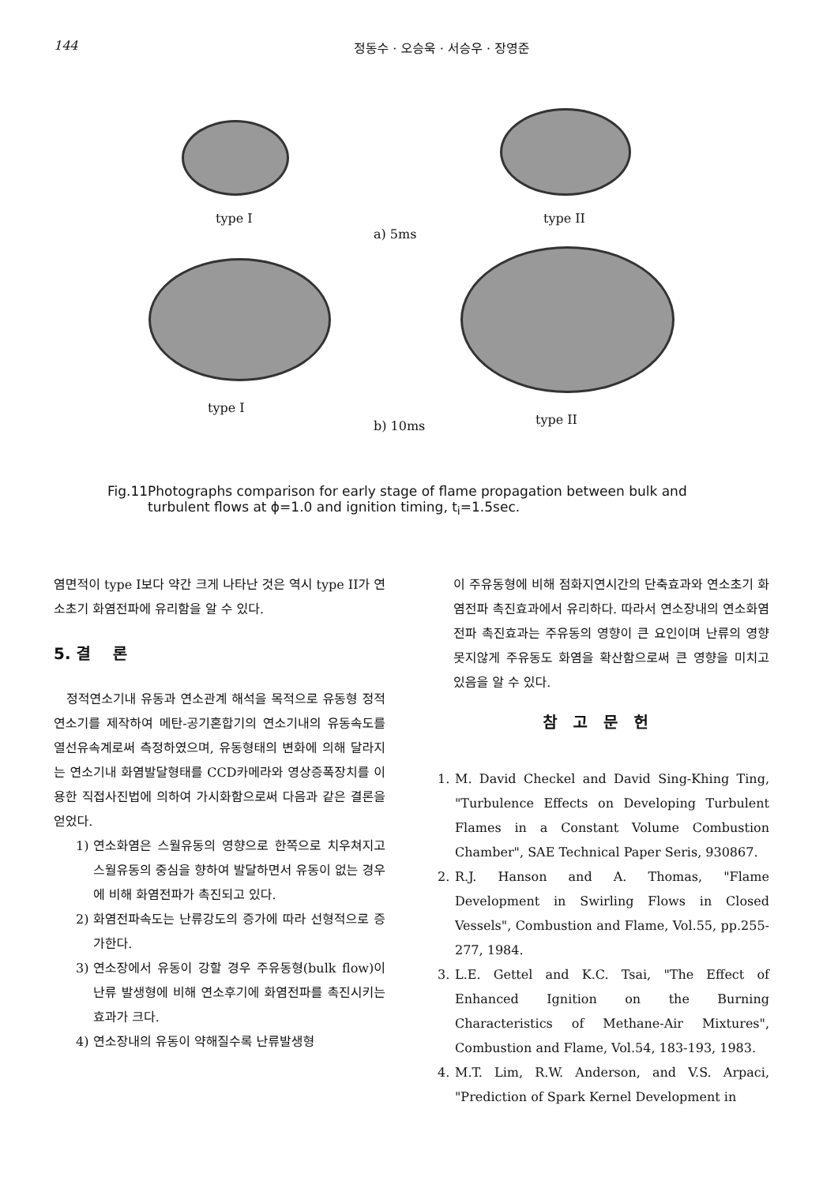144 정동수 · 오승욱 · 서승우 · 장영준
type I type II
a) 5ms
type I
type II
b) 10ms
Fig.11 Photographs comparison for early stage of flame propagation between bulk and turbulent flows at ϕ=1.0 and ignition timing, t<sub>i</sub>=1.5sec.
염면적이 type I보다 약간 크게 나타난 것은 역시 type II가 연소초기 화염전파에 유리함을 알 수 있다.
5. 결 론
정적연소기내 유동과 연소관계 해석을 목적으로 유동형 정적연소기를 제작하여 메탄-공기혼합기의 연소기내의 유동속도를 열선유속계로써 측정하였으며, 유동형태의 변화에 의해 달라지는 연소기내 화염발달형태를 CCD카메라와 영상증폭장치를 이용한 직접사진법에 의하여 가시화함으로써 다음과 같은 결론을 얻었다.
1) 연소화염은 스월유동의 영향으로 한쪽으로 치우쳐지고 스월유동의 중심을 향하여 발달하면서 유동이 없는 경우에 비해 화염전파가 촉진되고 있다.
2) 화염전파속도는 난류강도의 증가에 따라 선형적으로 증가한다.
3) 연소장에서 유동이 강할 경우 주유동형(bulk flow)이 난류 발생형에 비해 연소후기에 화염전파를 촉진시키는 효과가 크다.
4) 연소장내의 유동이 약해질수록 난류발생형
이 주유동형에 비해 점화지연시간의 단축효과와 연소초기 화염전파 촉진효과에서 유리하다. 따라서 연소장내의 연소화염전파 촉진효과는 주유동의 영향이 큰 요인이며 난류의 영향 못지않게 주유동도 화염을 확산함으로써 큰 영향을 미치고 있음을 알 수 있다.
참고문헌
1. M. David Checkel and David Sing-Khing Ting, "Turbulence Effects on Developing Turbulent Flames in a Constant Volume Combustion Chamber", SAE Technical Paper Seris, 930867.
2. R.J. Hanson and A. Thomas, "Flame Development in Swirling Flows in Closed Vessels", Combustion and Flame, Vol.55, pp.255-277, 1984.
3. L.E. Gettel and K.C. Tsai, "The Effect of Enhanced Ignition on the Burning Characteristics of Methane-Air Mixtures", Combustion and Flame, Vol.54, 183-193, 1983.
4. M.T. Lim, R.W. Anderson, and V.S. Arpaci, "Prediction of Spark Kernel Development in